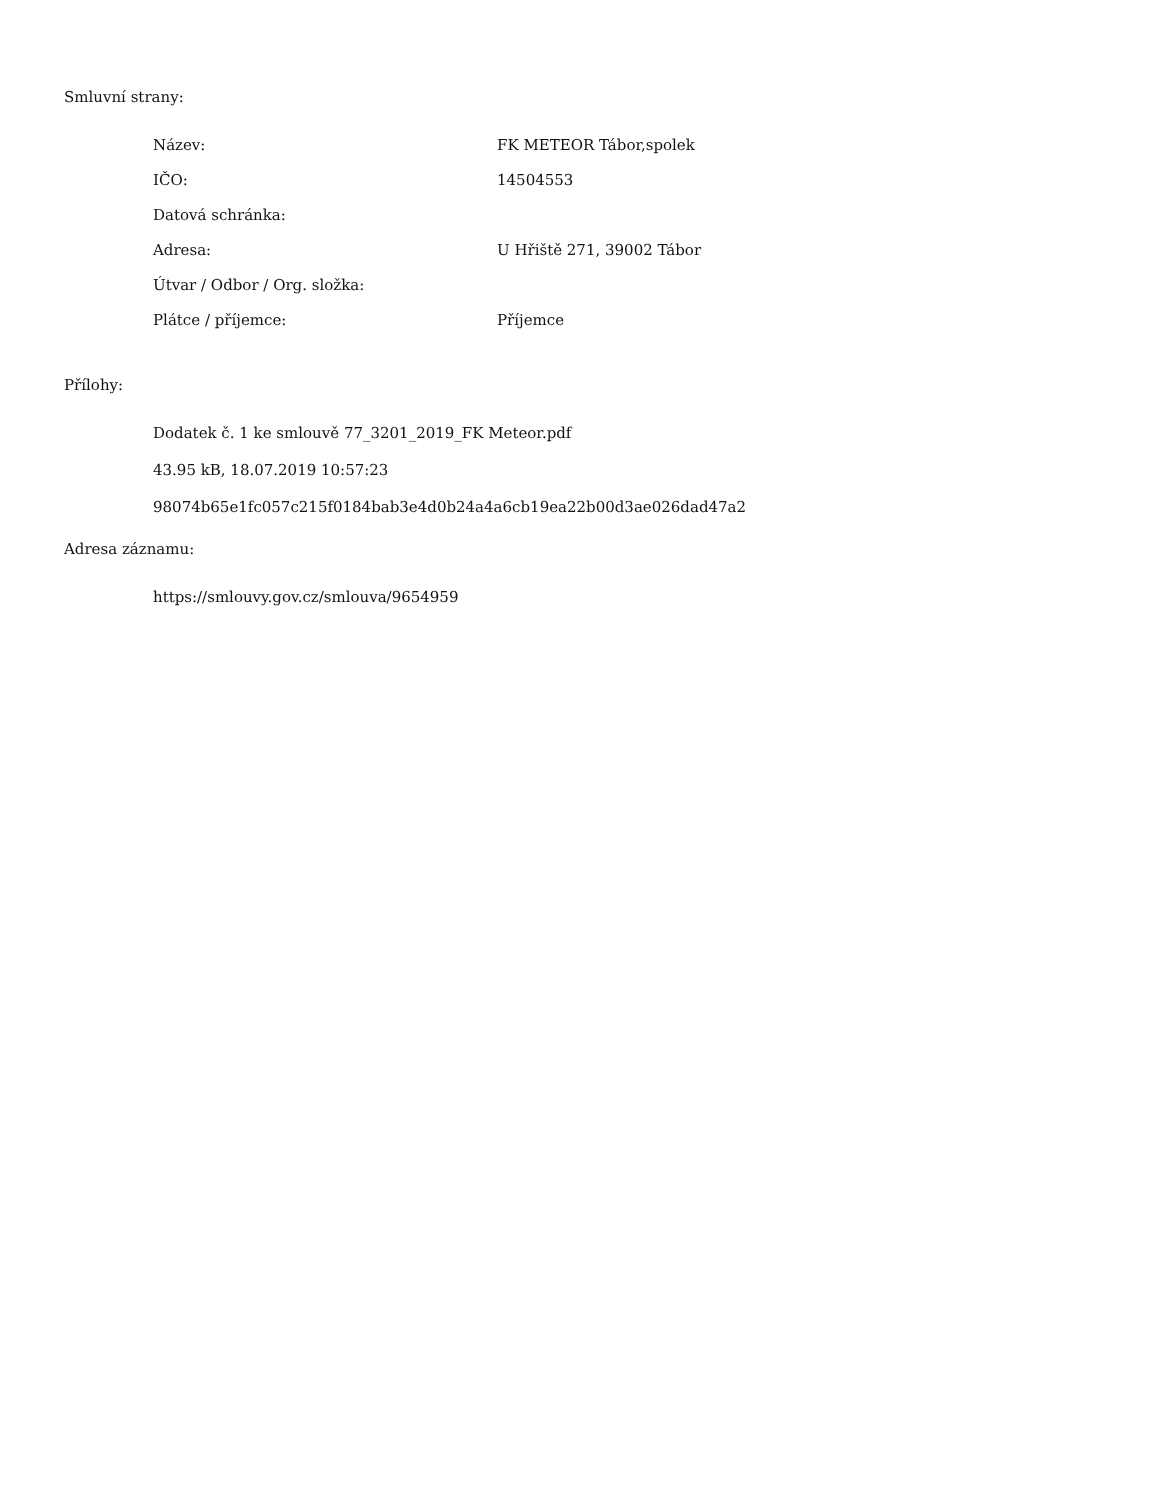Smluvní strany:
| Název: | FK METEOR Tábor,spolek |
| IČO: | 14504553 |
| Datová schránka: | |
| Adresa: | U Hřiště 271, 39002 Tábor |
| Útvar / Odbor / Org. složka: | |
| Plátce / příjemce: | Příjemce |
Přílohy:
Dodatek č. 1 ke smlouvě 77_3201_2019_FK Meteor.pdf
43.95 kB, 18.07.2019 10:57:23
98074b65e1fc057c215f0184bab3e4d0b24a4a6cb19ea22b00d3ae026dad47a2
Adresa záznamu:
https://smlouvy.gov.cz/smlouva/9654959